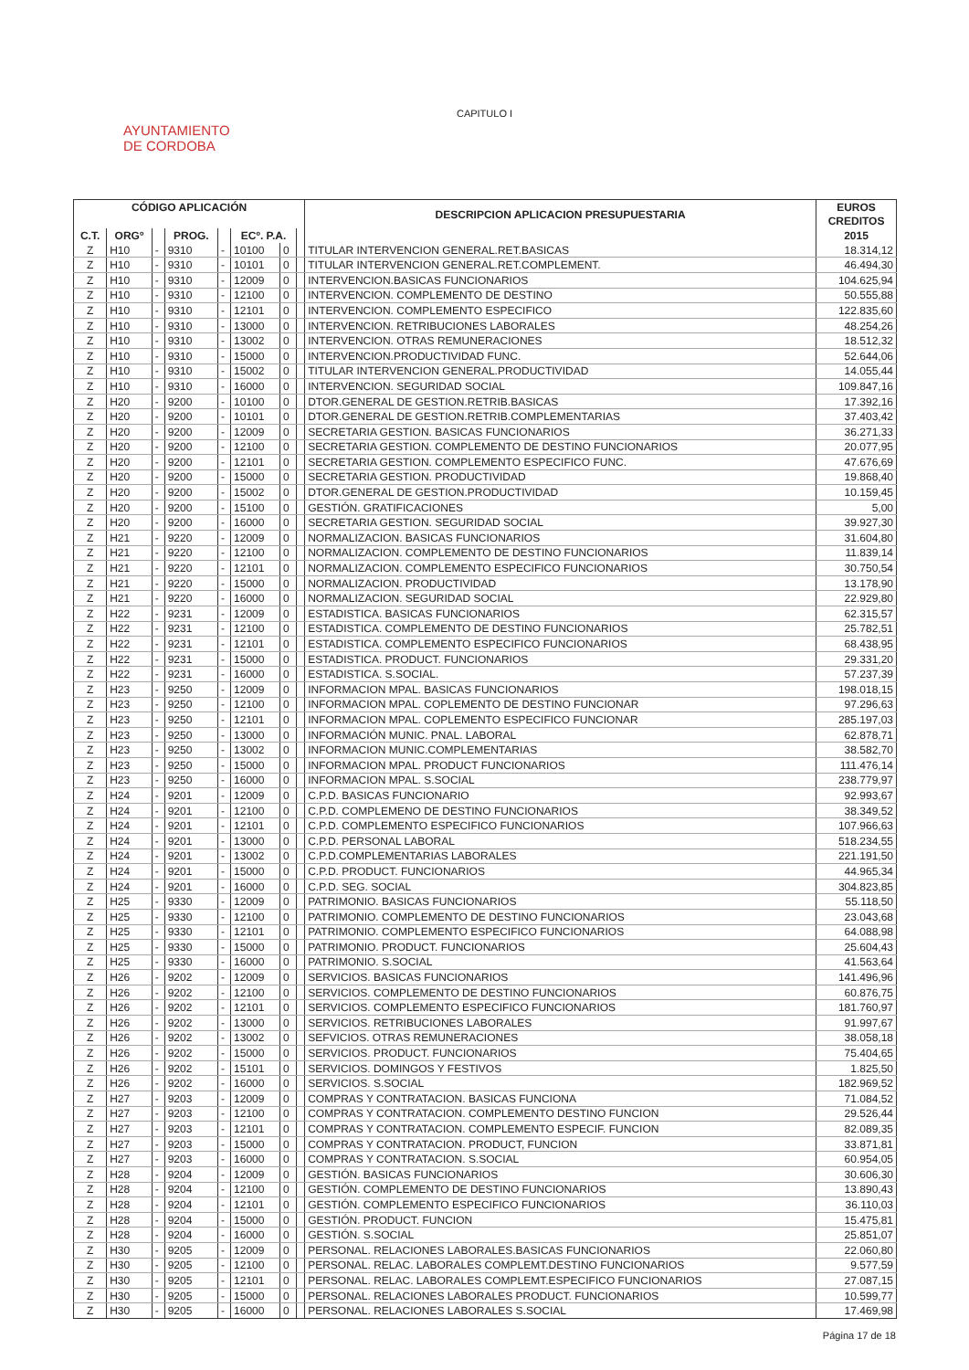CAPITULO I
AYUNTAMIENTO
DE CORDOBA
| CÓDIGO APLICACIÓN | | | | | | | | DESCRIPCION APLICACION PRESUPUESTARIA | EUROS |
| --- | --- | --- | --- | --- | --- | --- | --- | --- | --- |
| | | | | | | | | | CREDITOS |
| C.T. | ORGº | | PROG. | | ECº. P.A. | | | | 2015 |
| Z | H10 | - | 9310 | - | 10100 | 0 | | TITULAR INTERVENCION GENERAL.RET.BASICAS | 18.314,12 |
| Z | H10 | - | 9310 | - | 10101 | 0 | | TITULAR INTERVENCION GENERAL.RET.COMPLEMENT. | 46.494,30 |
| Z | H10 | - | 9310 | - | 12009 | 0 | | INTERVENCION.BASICAS FUNCIONARIOS | 104.625,94 |
| Z | H10 | - | 9310 | - | 12100 | 0 | | INTERVENCION. COMPLEMENTO DE DESTINO | 50.555,88 |
| Z | H10 | - | 9310 | - | 12101 | 0 | | INTERVENCION. COMPLEMENTO ESPECIFICO | 122.835,60 |
| Z | H10 | - | 9310 | - | 13000 | 0 | | INTERVENCION. RETRIBUCIONES LABORALES | 48.254,26 |
| Z | H10 | - | 9310 | - | 13002 | 0 | | INTERVENCION. OTRAS REMUNERACIONES | 18.512,32 |
| Z | H10 | - | 9310 | - | 15000 | 0 | | INTERVENCION.PRODUCTIVIDAD FUNC. | 52.644,06 |
| Z | H10 | - | 9310 | - | 15002 | 0 | | TITULAR INTERVENCION GENERAL.PRODUCTIVIDAD | 14.055,44 |
| Z | H10 | - | 9310 | - | 16000 | 0 | | INTERVENCION. SEGURIDAD SOCIAL | 109.847,16 |
| Z | H20 | - | 9200 | - | 10100 | 0 | | DTOR.GENERAL DE GESTION.RETRIB.BASICAS | 17.392,16 |
| Z | H20 | - | 9200 | - | 10101 | 0 | | DTOR.GENERAL DE GESTION.RETRIB.COMPLEMENTARIAS | 37.403,42 |
| Z | H20 | - | 9200 | - | 12009 | 0 | | SECRETARIA GESTION. BASICAS FUNCIONARIOS | 36.271,33 |
| Z | H20 | - | 9200 | - | 12100 | 0 | | SECRETARIA GESTION. COMPLEMENTO DE DESTINO FUNCIONARIOS | 20.077,95 |
| Z | H20 | - | 9200 | - | 12101 | 0 | | SECRETARIA GESTION. COMPLEMENTO ESPECIFICO FUNC. | 47.676,69 |
| Z | H20 | - | 9200 | - | 15000 | 0 | | SECRETARIA GESTION. PRODUCTIVIDAD | 19.868,40 |
| Z | H20 | - | 9200 | - | 15002 | 0 | | DTOR.GENERAL DE GESTION.PRODUCTIVIDAD | 10.159,45 |
| Z | H20 | - | 9200 | - | 15100 | 0 | | GESTIÓN. GRATIFICACIONES | 5,00 |
| Z | H20 | - | 9200 | - | 16000 | 0 | | SECRETARIA GESTION. SEGURIDAD SOCIAL | 39.927,30 |
| Z | H21 | - | 9220 | - | 12009 | 0 | | NORMALIZACION. BASICAS FUNCIONARIOS | 31.604,80 |
| Z | H21 | - | 9220 | - | 12100 | 0 | | NORMALIZACION. COMPLEMENTO DE DESTINO FUNCIONARIOS | 11.839,14 |
| Z | H21 | - | 9220 | - | 12101 | 0 | | NORMALIZACION. COMPLEMENTO ESPECIFICO FUNCIONARIOS | 30.750,54 |
| Z | H21 | - | 9220 | - | 15000 | 0 | | NORMALIZACION. PRODUCTIVIDAD | 13.178,90 |
| Z | H21 | - | 9220 | - | 16000 | 0 | | NORMALIZACION. SEGURIDAD SOCIAL | 22.929,80 |
| Z | H22 | - | 9231 | - | 12009 | 0 | | ESTADISTICA. BASICAS FUNCIONARIOS | 62.315,57 |
| Z | H22 | - | 9231 | - | 12100 | 0 | | ESTADISTICA. COMPLEMENTO DE DESTINO FUNCIONARIOS | 25.782,51 |
| Z | H22 | - | 9231 | - | 12101 | 0 | | ESTADISTICA. COMPLEMENTO ESPECIFICO FUNCIONARIOS | 68.438,95 |
| Z | H22 | - | 9231 | - | 15000 | 0 | | ESTADISTICA. PRODUCT. FUNCIONARIOS | 29.331,20 |
| Z | H22 | - | 9231 | - | 16000 | 0 | | ESTADISTICA. S.SOCIAL. | 57.237,39 |
| Z | H23 | - | 9250 | - | 12009 | 0 | | INFORMACION MPAL. BASICAS FUNCIONARIOS | 198.018,15 |
| Z | H23 | - | 9250 | - | 12100 | 0 | | INFORMACION MPAL. COPLEMENTO DE DESTINO FUNCIONAR | 97.296,63 |
| Z | H23 | - | 9250 | - | 12101 | 0 | | INFORMACION MPAL. COPLEMENTO ESPECIFICO FUNCIONAR | 285.197,03 |
| Z | H23 | - | 9250 | - | 13000 | 0 | | INFORMACIÓN MUNIC. PNAL. LABORAL | 62.878,71 |
| Z | H23 | - | 9250 | - | 13002 | 0 | | INFORMACION MUNIC.COMPLEMENTARIAS | 38.582,70 |
| Z | H23 | - | 9250 | - | 15000 | 0 | | INFORMACION MPAL. PRODUCT FUNCIONARIOS | 111.476,14 |
| Z | H23 | - | 9250 | - | 16000 | 0 | | INFORMACION MPAL. S.SOCIAL | 238.779,97 |
| Z | H24 | - | 9201 | - | 12009 | 0 | | C.P.D. BASICAS FUNCIONARIO | 92.993,67 |
| Z | H24 | - | 9201 | - | 12100 | 0 | | C.P.D. COMPLEMENO DE DESTINO FUNCIONARIOS | 38.349,52 |
| Z | H24 | - | 9201 | - | 12101 | 0 | | C.P.D. COMPLEMENTO ESPECIFICO FUNCIONARIOS | 107.966,63 |
| Z | H24 | - | 9201 | - | 13000 | 0 | | C.P.D. PERSONAL LABORAL | 518.234,55 |
| Z | H24 | - | 9201 | - | 13002 | 0 | | C.P.D.COMPLEMENTARIAS LABORALES | 221.191,50 |
| Z | H24 | - | 9201 | - | 15000 | 0 | | C.P.D. PRODUCT. FUNCIONARIOS | 44.965,34 |
| Z | H24 | - | 9201 | - | 16000 | 0 | | C.P.D. SEG. SOCIAL | 304.823,85 |
| Z | H25 | - | 9330 | - | 12009 | 0 | | PATRIMONIO. BASICAS FUNCIONARIOS | 55.118,50 |
| Z | H25 | - | 9330 | - | 12100 | 0 | | PATRIMONIO. COMPLEMENTO DE DESTINO FUNCIONARIOS | 23.043,68 |
| Z | H25 | - | 9330 | - | 12101 | 0 | | PATRIMONIO. COMPLEMENTO ESPECIFICO FUNCIONARIOS | 64.088,98 |
| Z | H25 | - | 9330 | - | 15000 | 0 | | PATRIMONIO. PRODUCT. FUNCIONARIOS | 25.604,43 |
| Z | H25 | - | 9330 | - | 16000 | 0 | | PATRIMONIO. S.SOCIAL | 41.563,64 |
| Z | H26 | - | 9202 | - | 12009 | 0 | | SERVICIOS. BASICAS FUNCIONARIOS | 141.496,96 |
| Z | H26 | - | 9202 | - | 12100 | 0 | | SERVICIOS. COMPLEMENTO DE DESTINO FUNCIONARIOS | 60.876,75 |
| Z | H26 | - | 9202 | - | 12101 | 0 | | SERVICIOS. COMPLEMENTO ESPECIFICO FUNCIONARIOS | 181.760,97 |
| Z | H26 | - | 9202 | - | 13000 | 0 | | SERVICIOS. RETRIBUCIONES LABORALES | 91.997,67 |
| Z | H26 | - | 9202 | - | 13002 | 0 | | SEFVICIOS. OTRAS REMUNERACIONES | 38.058,18 |
| Z | H26 | - | 9202 | - | 15000 | 0 | | SERVICIOS. PRODUCT. FUNCIONARIOS | 75.404,65 |
| Z | H26 | - | 9202 | - | 15101 | 0 | | SERVICIOS. DOMINGOS Y FESTIVOS | 1.825,50 |
| Z | H26 | - | 9202 | - | 16000 | 0 | | SERVICIOS. S.SOCIAL | 182.969,52 |
| Z | H27 | - | 9203 | - | 12009 | 0 | | COMPRAS Y CONTRATACION. BASICAS FUNCIONA | 71.084,52 |
| Z | H27 | - | 9203 | - | 12100 | 0 | | COMPRAS Y CONTRATACION. COMPLEMENTO DESTINO FUNCION | 29.526,44 |
| Z | H27 | - | 9203 | - | 12101 | 0 | | COMPRAS Y CONTRATACION. COMPLEMENTO ESPECIF. FUNCION | 82.089,35 |
| Z | H27 | - | 9203 | - | 15000 | 0 | | COMPRAS Y CONTRATACION. PRODUCT, FUNCION | 33.871,81 |
| Z | H27 | - | 9203 | - | 16000 | 0 | | COMPRAS Y CONTRATACION. S.SOCIAL | 60.954,05 |
| Z | H28 | - | 9204 | - | 12009 | 0 | | GESTIÓN. BASICAS FUNCIONARIOS | 30.606,30 |
| Z | H28 | - | 9204 | - | 12100 | 0 | | GESTIÓN. COMPLEMENTO DE DESTINO FUNCIONARIOS | 13.890,43 |
| Z | H28 | - | 9204 | - | 12101 | 0 | | GESTIÓN. COMPLEMENTO ESPECIFICO FUNCIONARIOS | 36.110,03 |
| Z | H28 | - | 9204 | - | 15000 | 0 | | GESTIÓN. PRODUCT. FUNCION | 15.475,81 |
| Z | H28 | - | 9204 | - | 16000 | 0 | | GESTIÓN. S.SOCIAL | 25.851,07 |
| Z | H30 | - | 9205 | - | 12009 | 0 | | PERSONAL. RELACIONES LABORALES.BASICAS FUNCIONARIOS | 22.060,80 |
| Z | H30 | - | 9205 | - | 12100 | 0 | | PERSONAL. RELAC. LABORALES COMPLEMT.DESTINO FUNCIONARIOS | 9.577,59 |
| Z | H30 | - | 9205 | - | 12101 | 0 | | PERSONAL. RELAC. LABORALES COMPLEMT.ESPECIFICO FUNCIONARIOS | 27.087,15 |
| Z | H30 | - | 9205 | - | 15000 | 0 | | PERSONAL. RELACIONES LABORALES PRODUCT. FUNCIONARIOS | 10.599,77 |
| Z | H30 | - | 9205 | - | 16000 | 0 | | PERSONAL. RELACIONES LABORALES S.SOCIAL | 17.469,98 |
Página 17 de 18